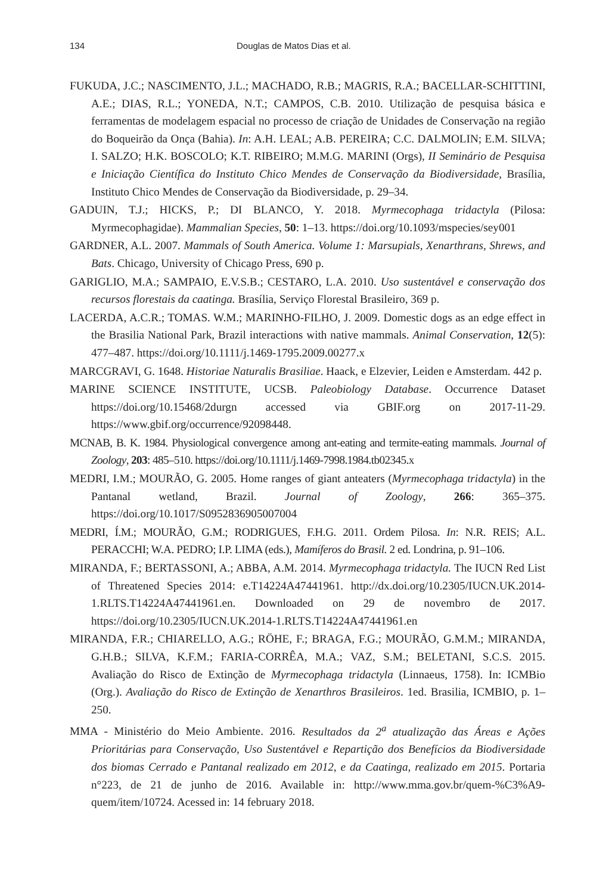134 Douglas de Matos Dias et al.
FUKUDA, J.C.; NASCIMENTO, J.L.; MACHADO, R.B.; MAGRIS, R.A.; BACELLAR-SCHITTINI, A.E.; DIAS, R.L.; YONEDA, N.T.; CAMPOS, C.B. 2010. Utilização de pesquisa básica e ferramentas de modelagem espacial no processo de criação de Unidades de Conservação na região do Boqueirão da Onça (Bahia). In: A.H. LEAL; A.B. PEREIRA; C.C. DALMOLIN; E.M. SILVA; I. SALZO; H.K. BOSCOLO; K.T. RIBEIRO; M.M.G. MARINI (Orgs), II Seminário de Pesquisa e Iniciação Científica do Instituto Chico Mendes de Conservação da Biodiversidade, Brasília, Instituto Chico Mendes de Conservação da Biodiversidade, p. 29–34.
GADUIN, T.J.; HICKS, P.; DI BLANCO, Y. 2018. Myrmecophaga tridactyla (Pilosa: Myrmecophagidae). Mammalian Species, 50: 1–13. https://doi.org/10.1093/mspecies/sey001
GARDNER, A.L. 2007. Mammals of South America. Volume 1: Marsupials, Xenarthrans, Shrews, and Bats. Chicago, University of Chicago Press, 690 p.
GARIGLIO, M.A.; SAMPAIO, E.V.S.B.; CESTARO, L.A. 2010. Uso sustentável e conservação dos recursos florestais da caatinga. Brasília, Serviço Florestal Brasileiro, 369 p.
LACERDA, A.C.R.; TOMAS. W.M.; MARINHO-FILHO, J. 2009. Domestic dogs as an edge effect in the Brasilia National Park, Brazil interactions with native mammals. Animal Conservation, 12(5): 477–487. https://doi.org/10.1111/j.1469-1795.2009.00277.x
MARCGRAVI, G. 1648. Historiae Naturalis Brasiliae. Haack, e Elzevier, Leiden e Amsterdam. 442 p.
MARINE SCIENCE INSTITUTE, UCSB. Paleobiology Database. Occurrence Dataset https://doi.org/10.15468/2durgn accessed via GBIF.org on 2017-11-29. https://www.gbif.org/occurrence/92098448.
MCNAB, B. K. 1984. Physiological convergence among ant-eating and termite-eating mammals. Journal of Zoology, 203: 485–510. https://doi.org/10.1111/j.1469-7998.1984.tb02345.x
MEDRI, I.M.; MOURÃO, G. 2005. Home ranges of giant anteaters (Myrmecophaga tridactyla) in the Pantanal wetland, Brazil. Journal of Zoology, 266: 365–375. https://doi.org/10.1017/S0952836905007004
MEDRI, Í.M.; MOURÃO, G.M.; RODRIGUES, F.H.G. 2011. Ordem Pilosa. In: N.R. REIS; A.L. PERACCHI; W.A. PEDRO; I.P. LIMA (eds.), Mamíferos do Brasil. 2 ed. Londrina, p. 91–106.
MIRANDA, F.; BERTASSONI, A.; ABBA, A.M. 2014. Myrmecophaga tridactyla. The IUCN Red List of Threatened Species 2014: e.T14224A47441961. http://dx.doi.org/10.2305/IUCN.UK.2014-1.RLTS.T14224A47441961.en. Downloaded on 29 de novembro de 2017. https://doi.org/10.2305/IUCN.UK.2014-1.RLTS.T14224A47441961.en
MIRANDA, F.R.; CHIARELLO, A.G.; RÖHE, F.; BRAGA, F.G.; MOURÃO, G.M.M.; MIRANDA, G.H.B.; SILVA, K.F.M.; FARIA-CORRÊA, M.A.; VAZ, S.M.; BELETANI, S.C.S. 2015. Avaliação do Risco de Extinção de Myrmecophaga tridactyla (Linnaeus, 1758). In: ICMBio (Org.). Avaliação do Risco de Extinção de Xenarthros Brasileiros. 1ed. Brasilia, ICMBIO, p. 1–250.
MMA - Ministério do Meio Ambiente. 2016. Resultados da 2<sup>a</sup> atualização das Áreas e Ações Prioritárias para Conservação, Uso Sustentável e Repartição dos Benefícios da Biodiversidade dos biomas Cerrado e Pantanal realizado em 2012, e da Caatinga, realizado em 2015. Portaria n°223, de 21 de junho de 2016. Available in: http://www.mma.gov.br/quem-%C3%A9-quem/item/10724. Acessed in: 14 february 2018.